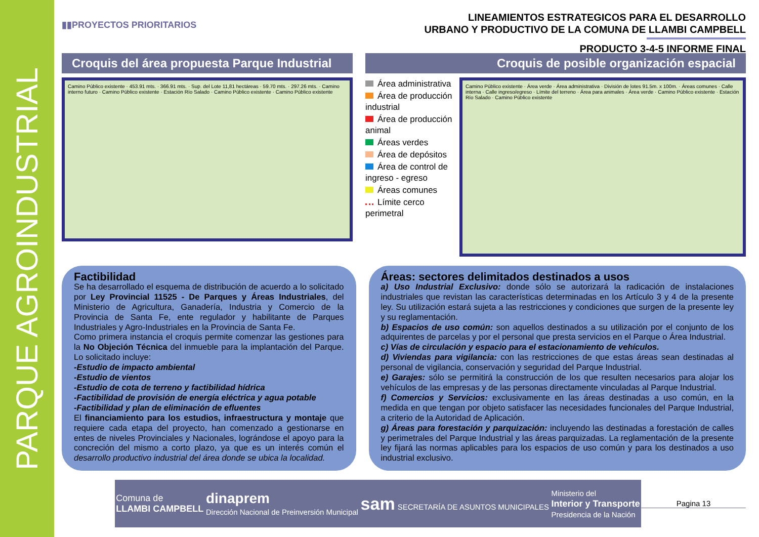PARQUE AGROINDUSTRIAL
▮▮PROYECTOS PRIORITARIOS
LINEAMIENTOS ESTRATEGICOS PARA EL DESARROLLO
URBANO Y PRODUCTIVO DE LA COMUNA DE LLAMBI CAMPBELL
PRODUCTO 3-4-5 INFORME FINAL
Croquis del área propuesta Parque Industrial
Camino Público existente · 453.91 mts. · 366.91 mts. · Sup. del Lote 11,81 hectáreas · 59.70 mts. · 297.26 mts. · Camino interno futuro · Camino Público existente · Estación Río Salado · Camino Público existente · Camino Público existente
Croquis de posible organización espacial
Área administrativa
Área de producción industrial
Área de producción animal
Áreas verdes
Área de depósitos
Área de control de ingreso - egreso
Áreas comunes
Límite cerco perimetral
Camino Público existente · Área verde · Área administrativa · División de lotes 91.5m. x 100m. · Áreas comunes · Calle interna · Calle ingreso/egreso · Límite del terreno · Área para animales · Área verde · Camino Público existente · Estación Río Salado · Camino Público existente
Factibilidad
Se ha desarrollado el esquema de distribución de acuerdo a lo solicitado por Ley Provincial 11525 - De Parques y Áreas Industriales, del Ministerio de Agricultura, Ganadería, Industria y Comercio de la Provincia de Santa Fe, ente regulador y habilitante de Parques Industriales y Agro-Industriales en la Provincia de Santa Fe.
Como primera instancia el croquis permite comenzar las gestiones para la No Objeción Técnica del inmueble para la implantación del Parque. Lo solicitado incluye:
-Estudio de impacto ambiental
-Estudio de vientos
-Estudio de cota de terreno y factibilidad hídrica
-Factibilidad de provisión de energía eléctrica y agua potable
-Factibilidad y plan de eliminación de efluentes
El financiamiento para los estudios, infraestructura y montaje que requiere cada etapa del proyecto, han comenzado a gestionarse en entes de niveles Provinciales y Nacionales, lográndose el apoyo para la concreción del mismo a corto plazo, ya que es un interés común el desarrollo productivo industrial del área donde se ubica la localidad.
Áreas: sectores delimitados destinados a usos
a) Uso Industrial Exclusivo: donde sólo se autorizará la radicación de instalaciones industriales que revistan las características determinadas en los Artículo 3 y 4 de la presente ley. Su utilización estará sujeta a las restricciones y condiciones que surgen de la presente ley y su reglamentación.
b) Espacios de uso común: son aquellos destinados a su utilización por el conjunto de los adquirentes de parcelas y por el personal que presta servicios en el Parque o Área Industrial.
c) Vías de circulación y espacio para el estacionamiento de vehículos.
d) Viviendas para vigilancia: con las restricciones de que estas áreas sean destinadas al personal de vigilancia, conservación y seguridad del Parque Industrial.
e) Garajes: sólo se permitirá la construcción de los que resulten necesarios para alojar los vehículos de las empresas y de las personas directamente vinculadas al Parque Industrial.
f) Comercios y Servicios: exclusivamente en las áreas destinadas a uso común, en la medida en que tengan por objeto satisfacer las necesidades funcionales del Parque Industrial, a criterio de la Autoridad de Aplicación.
g) Áreas para forestación y parquización: incluyendo las destinadas a forestación de calles y perimetrales del Parque Industrial y las áreas parquizadas. La reglamentación de la presente ley fijará las normas aplicables para los espacios de uso común y para los destinados a uso industrial exclusivo.
Comuna de
LLAMBI CAMPBELL
dinaprem
Dirección Nacional de Preinversión Municipal
sam SECRETARÍA DE ASUNTOS MUNICIPALES
Ministerio del
Interior y Transporte
Presidencia de la Nación
Pagina 13